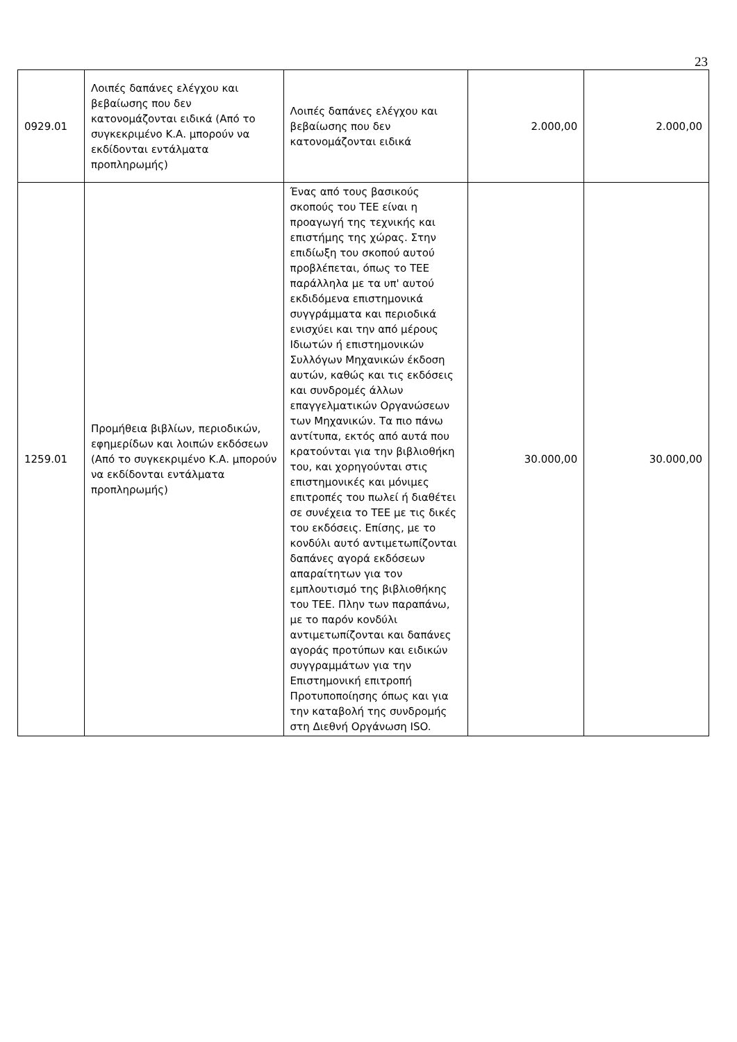23
| 0929.01 | Λοιπές δαπάνες ελέγχου και βεβαίωσης που δεν κατονομάζονται ειδικά (Από το συγκεκριμένο Κ.Α. μπορούν να εκδίδονται εντάλματα προπληρωμής) | Λοιπές δαπάνες ελέγχου και βεβαίωσης που δεν κατονομάζονται ειδικά | 2.000,00 | 2.000,00 |
| 1259.01 | Προμήθεια βιβλίων, περιοδικών, εφημερίδων και λοιπών εκδόσεων (Από το συγκεκριμένο Κ.Α. μπορούν να εκδίδονται εντάλματα προπληρωμής) | Ένας από τους βασικούς σκοπούς του ΤΕΕ είναι η προαγωγή της τεχνικής και επιστήμης της χώρας. Στην επιδίωξη του σκοπού αυτού προβλέπεται, όπως το ΤΕΕ παράλληλα με τα υπ' αυτού εκδιδόμενα επιστημονικά συγγράμματα και περιοδικά ενισχύει και την από μέρους Ιδιωτών ή επιστημονικών Συλλόγων Μηχανικών έκδοση αυτών, καθώς και τις εκδόσεις και συνδρομές άλλων επαγγελματικών Οργανώσεων των Μηχανικών. Τα πιο πάνω αντίτυπα, εκτός από αυτά που κρατούνται για την βιβλιοθήκη του, και χορηγούνται στις επιστημονικές και μόνιμες επιτροπές του πωλεί ή διαθέτει σε συνέχεια το ΤΕΕ με τις δικές του εκδόσεις. Επίσης, με το κονδύλι αυτό αντιμετωπίζονται δαπάνες αγορά εκδόσεων απαραίτητων για τον εμπλουτισμό της βιβλιοθήκης του ΤΕΕ. Πλην των παραπάνω, με το παρόν κονδύλι αντιμετωπίζονται και δαπάνες αγοράς προτύπων και ειδικών συγγραμμάτων για την Επιστημονική επιτροπή Προτυποποίησης όπως και για την καταβολή της συνδρομής στη Διεθνή Οργάνωση ISO. | 30.000,00 | 30.000,00 |